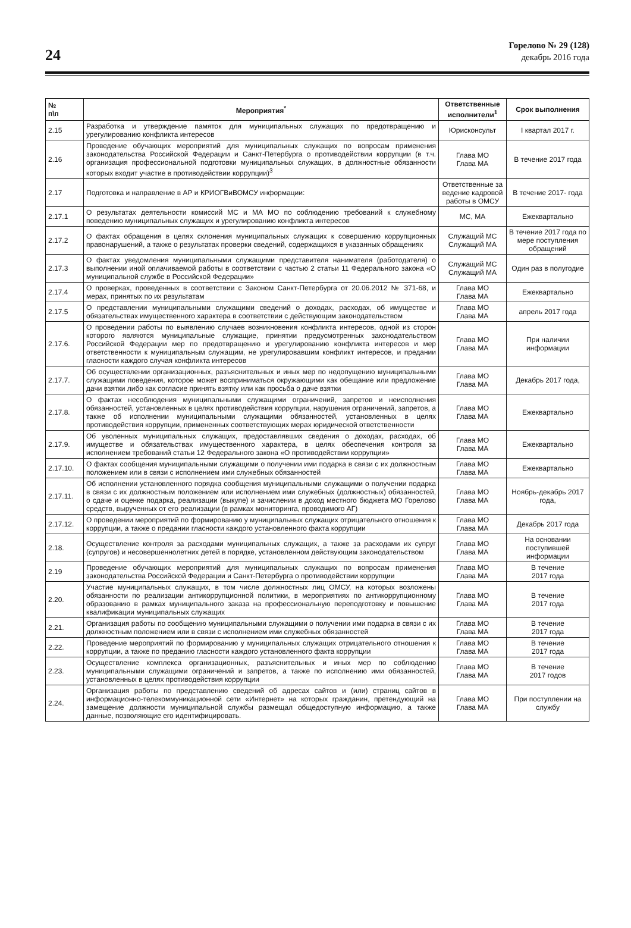24
Горелово № 29 (128)
декабрь 2016 года
| № п\п | Мероприятия<sup>*</sup> | Ответственные исполнители<sup>1</sup> | Срок выполнения |
| --- | --- | --- | --- |
| 2.15 | Разработка и утверждение памяток для муниципальных служащих по предотвращению и урегулированию конфликта интересов | Юрисконсульт | I квартал 2017 г. |
| 2.16 | Проведение обучающих мероприятий для муниципальных служащих по вопросам применения законодательства Российской Федерации и Санкт-Петербурга о противодействии коррупции (в т.ч. организация профессиональной подготовки муниципальных служащих, в должностные обязанности которых входит участие в противодействии коррупции)<sup>3</sup> | Глава МО Глава МА | В течение 2017 года |
| 2.17 | Подготовка и направление в АР и КРИОГВиВОМСУ информации: | Ответственные за ведение кадровой работы в ОМСУ | В течение 2017- года |
| 2.17.1 | О результатах деятельности комиссий МС и МА МО по соблюдению требований к служебному поведению муниципальных служащих и урегулированию конфликта интересов | МС, МА | Ежеквартально |
| 2.17.2 | О фактах обращения в целях склонения муниципальных служащих к совершению коррупционных правонарушений, а также о результатах проверки сведений, содержащихся в указанных обращениях | Служащий МС Служащий МА | В течение 2017 года по мере поступления обращений |
| 2.17.3 | О фактах уведомления муниципальными служащими представителя нанимателя (работодателя) о выполнении иной оплачиваемой работы в соответствии с частью 2 статьи 11 Федерального закона «О муниципальной службе в Российской Федерации» | Служащий МС Служащий МА | Один раз в полугодие |
| 2.17.4 | О проверках, проведенных в соответствии с Законом Санкт-Петербурга от 20.06.2012 № 371-68, и мерах, принятых по их результатам | Глава МО Глава МА | Ежеквартально |
| 2.17.5 | О представлении муниципальными служащими сведений о доходах, расходах, об имуществе и обязательствах имущественного характера в соответствии с действующим законодательством | Глава МО Глава МА | апрель 2017 года |
| 2.17.6. | О проведении работы по выявлению случаев возникновения конфликта интересов, одной из сторон которого являются муниципальные служащие, принятии предусмотренных законодательством Российской Федерации мер по предотвращению и урегулированию конфликта интересов и мер ответственности к муниципальным служащим, не урегулировавшим конфликт интересов, и предании гласности каждого случая конфликта интересов | Глава МО Глава МА | При наличии информации |
| 2.17.7. | Об осуществлении организационных, разъяснительных и иных мер по недопущению муниципальными служащими поведения, которое может восприниматься окружающими как обещание или предложение дачи взятки либо как согласие принять взятку или как просьба о даче взятки | Глава МО Глава МА | Декабрь 2017 года, |
| 2.17.8. | О фактах несоблюдения муниципальными служащими ограничений, запретов и неисполнения обязанностей, установленных в целях противодействия коррупции, нарушения ограничений, запретов, а также об исполнении муниципальными служащими обязанностей, установленных в целях противодействия коррупции, примененных соответствующих мерах юридической ответственности | Глава МО Глава МА | Ежеквартально |
| 2.17.9. | Об уволенных муниципальных служащих, предоставлявших сведения о доходах, расходах, об имуществе и обязательствах имущественного характера, в целях обеспечения контроля за исполнением требований статьи 12 Федерального закона «О противодействии коррупции» | Глава МО Глава МА | Ежеквартально |
| 2.17.10. | О фактах сообщения муниципальными служащими о получении ими подарка в связи с их должностным положением или в связи с исполнением ими служебных обязанностей | Глава МО Глава МА | Ежеквартально |
| 2.17.11. | Об исполнении установленного порядка сообщения муниципальными служащими о получении подарка в связи с их должностным положением или исполнением ими служебных (должностных) обязанностей, о сдаче и оценке подарка, реализации (выкупе) и зачислении в доход местного бюджета МО Горелово средств, вырученных от его реализации (в рамках мониторинга, проводимого АГ) | Глава МО Глава МА | Ноябрь-декабрь 2017 года, |
| 2.17.12. | О проведении мероприятий по формированию у муниципальных служащих отрицательного отношения к коррупции, а также о предании гласности каждого установленного факта коррупции | Глава МО Глава МА | Декабрь 2017 года |
| 2.18. | Осуществление контроля за расходами муниципальных служащих, а также за расходами их супруг (супругов) и несовершеннолетних детей в порядке, установленном действующим законодательством | Глава МО Глава МА | На основании поступившей информации |
| 2.19 | Проведение обучающих мероприятий для муниципальных служащих по вопросам применения законодательства Российской Федерации и Санкт-Петербурга о противодействии коррупции | Глава МО Глава МА | В течение 2017 года |
| 2.20. | Участие муниципальных служащих, в том числе должностных лиц ОМСУ, на которых возложены обязанности по реализации антикоррупционной политики, в мероприятиях по антикоррупционному образованию в рамках муниципального заказа на профессиональную переподготовку и повышение квалификации муниципальных служащих | Глава МО Глава МА | В течение 2017 года |
| 2.21. | Организация работы по сообщению муниципальными служащими о получении ими подарка в связи с их должностным положением или в связи с исполнением ими служебных обязанностей | Глава МО Глава МА | В течение 2017 года |
| 2.22. | Проведение мероприятий по формированию у муниципальных служащих отрицательного отношения к коррупции, а также по преданию гласности каждого установленного факта коррупции | Глава МО Глава МА | В течение 2017 года |
| 2.23. | Осуществление комплекса организационных, разъяснительных и иных мер по соблюдению муниципальными служащими ограничений и запретов, а также по исполнению ими обязанностей, установленных в целях противодействия коррупции | Глава МО Глава МА | В течение 2017 годов |
| 2.24. | Организация работы по представлению сведений об адресах сайтов и (или) страниц сайтов в информационно-телекоммуникационной сети «Интернет» на которых гражданин, претендующий на замещение должности муниципальной службы размещал общедоступную информацию, а также данные, позволяющие его идентифицировать. | Глава МО Глава МА | При поступлении на службу |